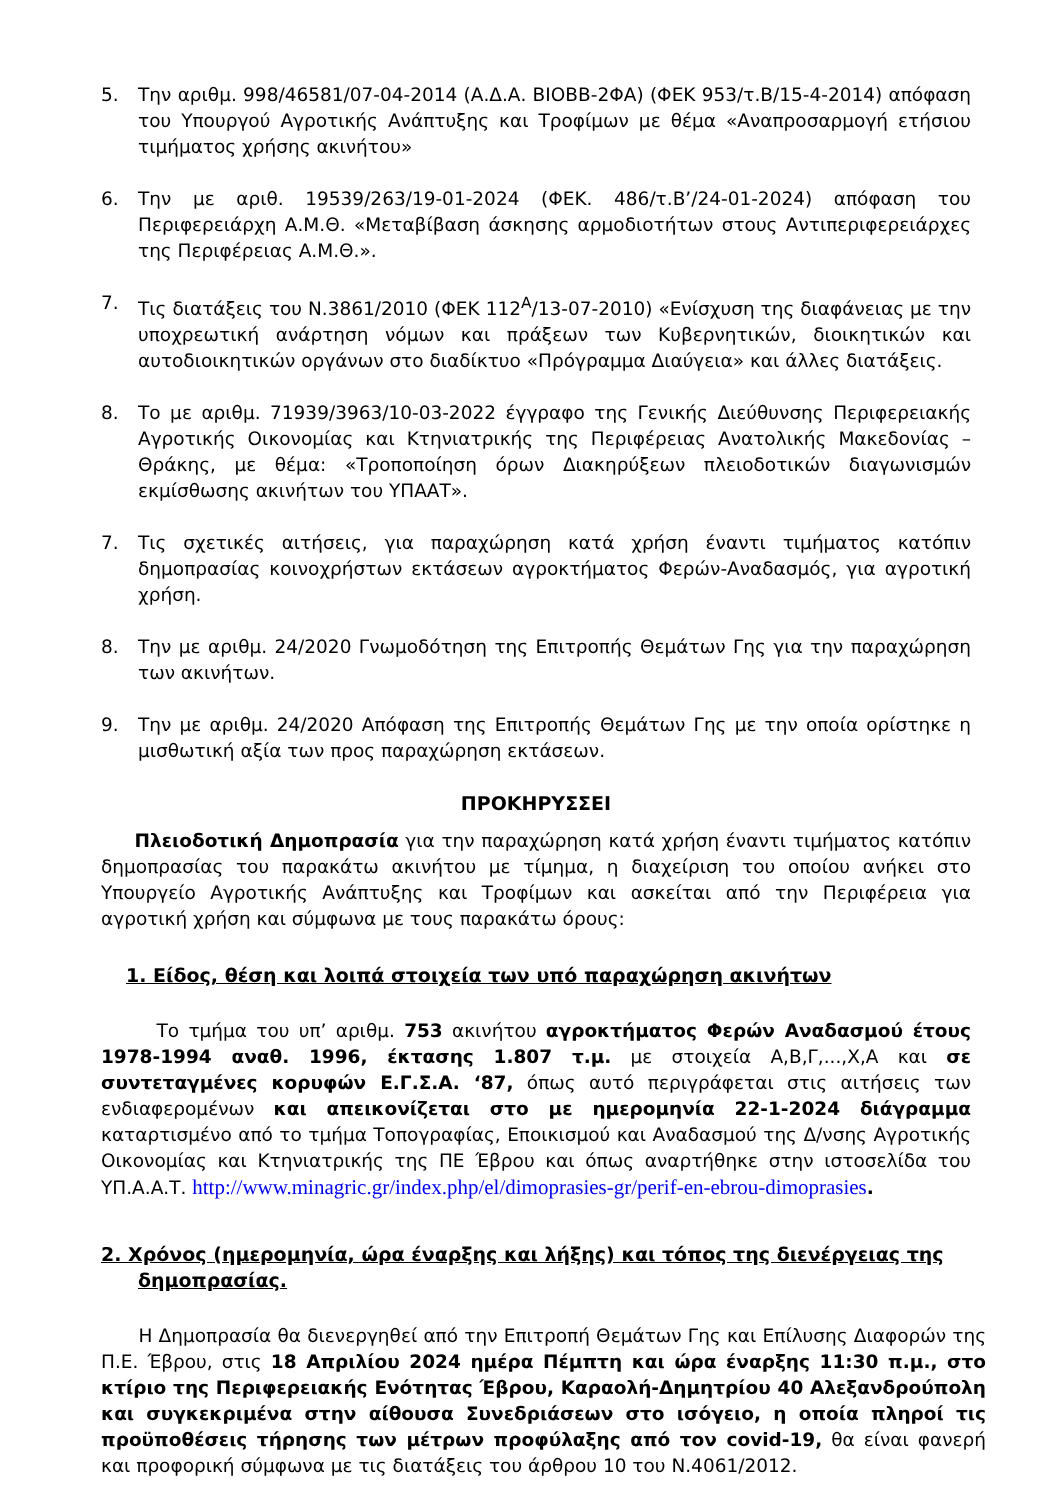5. Την αριθμ. 998/46581/07-04-2014 (Α.Δ.Α. ΒΙΟΒΒ-2ΦΑ) (ΦΕΚ 953/τ.Β/15-4-2014) απόφαση του Υπουργού Αγροτικής Ανάπτυξης και Τροφίμων με θέμα «Αναπροσαρμογή ετήσιου τιμήματος χρήσης ακινήτου»
6. Την με αριθ. 19539/263/19-01-2024 (ΦΕΚ. 486/τ.Β’/24-01-2024) απόφαση του Περιφερειάρχη Α.Μ.Θ. «Μεταβίβαση άσκησης αρμοδιοτήτων στους Αντιπεριφερειάρχες της Περιφέρειας Α.Μ.Θ.».
7. Τις διατάξεις του Ν.3861/2010 (ΦΕΚ 112<sup>Α</sup>/13-07-2010) «Ενίσχυση της διαφάνειας με την υποχρεωτική ανάρτηση νόμων και πράξεων των Κυβερνητικών, διοικητικών και αυτοδιοικητικών οργάνων στο διαδίκτυο «Πρόγραμμα Διαύγεια» και άλλες διατάξεις.
8. Το με αριθμ. 71939/3963/10-03-2022 έγγραφο της Γενικής Διεύθυνσης Περιφερειακής Αγροτικής Οικονομίας και Κτηνιατρικής της Περιφέρειας Ανατολικής Μακεδονίας – Θράκης, με θέμα: «Τροποποίηση όρων Διακηρύξεων πλειοδοτικών διαγωνισμών εκμίσθωσης ακινήτων του ΥΠΑΑΤ».
7. Τις σχετικές αιτήσεις, για παραχώρηση κατά χρήση έναντι τιμήματος κατόπιν δημοπρασίας κοινοχρήστων εκτάσεων αγροκτήματος Φερών-Αναδασμός, για αγροτική χρήση.
8. Την με αριθμ. 24/2020 Γνωμοδότηση της Επιτροπής Θεμάτων Γης για την παραχώρηση των ακινήτων.
9. Την με αριθμ. 24/2020 Απόφαση της Επιτροπής Θεμάτων Γης με την οποία ορίστηκε η μισθωτική αξία των προς παραχώρηση εκτάσεων.
ΠΡΟΚΗΡΥΣΣΕΙ
Πλειοδοτική Δημοπρασία για την παραχώρηση κατά χρήση έναντι τιμήματος κατόπιν δημοπρασίας του παρακάτω ακινήτου με τίμημα, η διαχείριση του οποίου ανήκει στο Υπουργείο Αγροτικής Ανάπτυξης και Τροφίμων και ασκείται από την Περιφέρεια για αγροτική χρήση και σύμφωνα με τους παρακάτω όρους:
1. Είδος, θέση και λοιπά στοιχεία των υπό παραχώρηση ακινήτων
Το τμήμα του υπ’ αριθμ. 753 ακινήτου αγροκτήματος Φερών Αναδασμού έτους 1978-1994 αναθ. 1996, έκτασης 1.807 τ.μ. με στοιχεία Α,Β,Γ,...,Χ,Α και σε συντεταγμένες κορυφών Ε.Γ.Σ.Α. ‘87, όπως αυτό περιγράφεται στις αιτήσεις των ενδιαφερομένων και απεικονίζεται στο με ημερομηνία 22-1-2024 διάγραμμα καταρτισμένο από το τμήμα Τοπογραφίας, Εποικισμού και Αναδασμού της Δ/νσης Αγροτικής Οικονομίας και Κτηνιατρικής της ΠΕ Έβρου και όπως αναρτήθηκε στην ιστοσελίδα του ΥΠ.Α.Α.Τ. http://www.minagric.gr/index.php/el/dimoprasies-gr/perif-en-ebrou-dimoprasies.
2. Χρόνος (ημερομηνία, ώρα έναρξης και λήξης) και τόπος της διενέργειας της δημοπρασίας.
Η Δημοπρασία θα διενεργηθεί από την Επιτροπή Θεμάτων Γης και Επίλυσης Διαφορών της Π.Ε. Έβρου, στις 18 Απριλίου 2024 ημέρα Πέμπτη και ώρα έναρξης 11:30 π.μ., στο κτίριο της Περιφερειακής Ενότητας Έβρου, Καραολή-Δημητρίου 40 Αλεξανδρούπολη και συγκεκριμένα στην αίθουσα Συνεδριάσεων στο ισόγειο, η οποία πληροί τις προϋποθέσεις τήρησης των μέτρων προφύλαξης από τον covid-19, θα είναι φανερή και προφορική σύμφωνα με τις διατάξεις του άρθρου 10 του Ν.4061/2012.